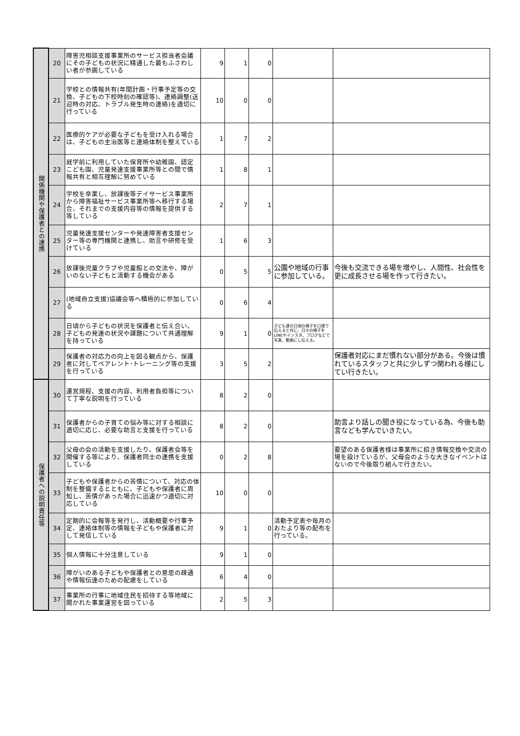| 関係機関や保護者との連携 | 20 | 障害児相談支援事業所のサービス担当者会議にその子どもの状況に精通した最もふさわしい者が参画している | 9 | 1 | 0 | | |
| | 21 | 学校との情報共有(年間計画・行事予定等の交換、子どもの下校時刻の確認等)、連絡調整(送迎時の対応、トラブル発生時の連絡)を適切に行っている | 10 | 0 | 0 | | |
| | 22 | 医療的ケアが必要な子どもを受け入れる場合は、子どもの主治医等と連絡体制を整えている | 1 | 7 | 2 | | |
| | 23 | 就学前に利用していた保育所や幼稚園、認定こども園、児童発達支援事業所等との間で情報共有と相互理解に努めている | 1 | 8 | 1 | | |
| | 24 | 学校を卒業し、放課後等デイサービス事業所から障害福祉サービス事業所等へ移行する場合、それまでの支援内容等の情報を提供する等している | 2 | 7 | 1 | | |
| | 25 | 児童発達支援センターや発達障害者支援センター等の専門機関と連携し、助言や研修を受けている | 1 | 6 | 3 | | |
| | 26 | 放課後児童クラブや児童館との交流や、障がいのない子どもと活動する機会がある | 0 | 5 | 5 | 公園や地域の行事に参加している。 | 今後も交流できる場を増やし、人間性、社会性を更に成長させる場を作って行きたい。 |
| | 27 | (地域自立支援)協議会等へ積極的に参加している | 0 | 6 | 4 | | |
| | 28 | 日頃から子どもの状況を保護者と伝え合い、子どもの発達の状況や課題について共通理解を持っている | 9 | 1 | 0 | 子ども達の日頃の様子を口頭で伝えると共に、日々の様子をLINEやインスタ、ブログなどで写真、動画にし伝える。 | |
| | 29 | 保護者の対応力の向上を図る観点から、保護者に対してペアレント･トレーニング等の支援を行っている | 3 | 5 | 2 | | 保護者対応にまだ慣れない部分がある。今後は慣れているスタッフと共に少しずつ関われる様にしてい行きたい。 |
| 保護者への説明責任等 | 30 | 運営規程、支援の内容、利用者負担等について丁寧な説明を行っている | 8 | 2 | 0 | | |
| | 31 | 保護者からの子育ての悩み等に対する相談に適切に応じ、必要な助言と支援を行っている | 8 | 2 | 0 | | 助言より話しの聞き役になっている為、今後も助言なども学んでいきたい。 |
| | 32 | 父母の会の活動を支援したり、保護者会等を開催する等により、保護者同士の連携を支援している | 0 | 2 | 8 | | 要望のある保護者様は事業所に招き情報交換や交流の場を設けているが、父母会のような大きなイベントはないので今後取り組んで行きたい。 |
| | 33 | 子どもや保護者からの苦情について、対応の体制を整備するとともに、子どもや保護者に周知し、苦情があった場合に迅速かつ適切に対応している | 10 | 0 | 0 | | |
| | 34 | 定期的に会報等を発行し、活動概要や行事予定、連絡体制等の情報を子どもや保護者に対して発信している | 9 | 1 | 0 | 活動予定表や毎月のおたより等の配布を行っている。 | |
| | 35 | 個人情報に十分注意している | 9 | 1 | 0 | | |
| | 36 | 障がいのある子どもや保護者との意思の疎通や情報伝達のための配慮をしている | 6 | 4 | 0 | | |
| | 37 | 事業所の行事に地域住民を招待する等地域に開かれた事業運営を図っている | 2 | 5 | 3 | | |